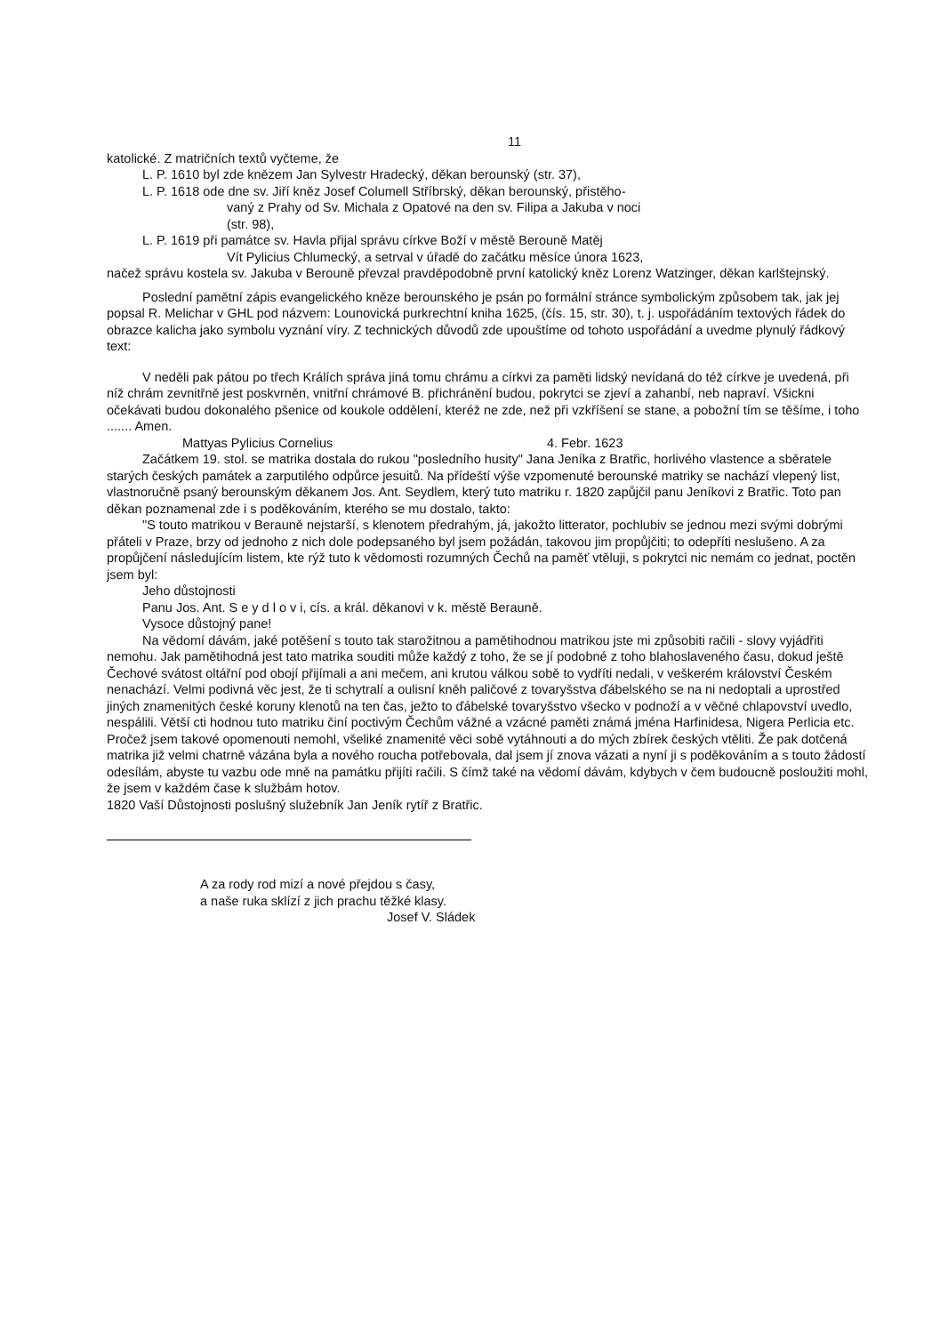11
katolické. Z matričních textů vyčteme, že
L. P. 1610 byl zde knězem Jan Sylvestr Hradecký, děkan berounský (str. 37),
L. P. 1618 ode dne sv. Jiří kněz Josef Columell Stříbrský, děkan berounský, přistěho-
vaný z Prahy od Sv. Michala z Opatové na den sv. Filipa a Jakuba v noci
(str. 98),
L. P. 1619 při památce sv. Havla přijal správu církve Boží v městě Berouně Matěj
Vít Pylicius Chlumecký, a setrval v úřadě do začátku měsíce února 1623,
načež správu kostela sv. Jakuba v Berouně převzal pravděpodobně první katolický kněz Lorenz Watzinger, děkan karlštejnský.
Poslední pamětní zápis evangelického kněze berounského je psán po formální stránce symbolickým způsobem tak, jak jej popsal R. Melichar v GHL pod názvem: Lounovická purkrechtní kniha 1625, (čís. 15, str. 30), t. j. uspořádáním textových řádek do obrazce kalicha jako symbolu vyznání víry. Z technických důvodů zde upouštíme od tohoto uspořádání a uvedme plynulý řádkový text:
V neděli pak pátou po třech Králích správa jiná tomu chrámu a církvi za paměti lidský nevídaná do též církve je uvedená, při níž chrám zevnitřně jest poskvrněn, vnitřní chrámové B. přichránění budou, pokrytci se zjeví a zahanbí, neb napraví. Všickni očekávati budou dokonalého pšenice od koukole oddělení, kteréž ne zde, než při vzkříšení se stane, a pobožní tím se těšíme, i toho ....... Amen.
Mattyas Pylicius Cornelius 4. Febr. 1623
Začátkem 19. stol. se matrika dostala do rukou "posledního husity" Jana Jeníka z Bratřic, horlivého vlastence a sběratele starých českých památek a zarputilého odpůrce jesuitů. Na přídeští výše vzpomenuté berounské matriky se nachází vlepený list, vlastnoručně psaný berounským děkanem Jos. Ant. Seydlem, který tuto matriku r. 1820 zapůjčil panu Jeníkovi z Bratřic. Toto pan děkan poznamenal zde i s poděkováním, kterého se mu dostalo, takto:
"S touto matrikou v Berauně nejstarší, s klenotem předrahým, já, jakožto litterator, pochlubiv se jednou mezi svými dobrými přáteli v Praze, brzy od jednoho z nich dole podepsaného byl jsem požádán, takovou jim propůjčiti; to odepříti neslušeno. A za propůjčení následujícím listem, kte rýž tuto k vědomosti rozumných Čechů na paměť vtěluji, s pokrytci nic nemám co jednat, poctěn jsem byl:
Jeho důstojnosti
Panu Jos. Ant. S e y d l o v i, cís. a král. děkanovi v k. městě Berauně.
Vysoce důstojný pane!
Na vědomí dávám, jaké potěšení s touto tak starožitnou a pamětihodnou matrikou jste mi způsobiti račili - slovy vyjádřiti nemohu. Jak pamětihodná jest tato matrika souditi může každý z toho, že se jí podobné z toho blahoslaveného času, dokud ještě Čechové svátost oltářní pod obojí přijímali a ani mečem, ani krutou válkou sobě to vydříti nedali, v veškerém království Českém nenachází. Velmi podivná věc jest, že ti schytralí a oulisní kněh paličové z tovaryšstva ďábelského se na ni nedoptali a uprostřed jiných znamenitých české koruny klenotů na ten čas, ježto to ďábelské tovaryšstvo všecko v podnoží a v věčné chlapovství uvedlo, nespálili. Větší cti hodnou tuto matriku činí poctivým Čechům vážné a vzácné paměti známá jména Harfinidesa, Nigera Perlicia etc. Pročež jsem takové opomenouti nemohl, všeliké znamenité věci sobě vytáhnouti a do mých zbírek českých vtěliti. Že pak dotčená matrika již velmi chatrně vázána byla a nového roucha potřebovala, dal jsem jí znova vázati a nyní ji s poděkováním a s touto žádostí odesílám, abyste tu vazbu ode mně na památku přijíti račili. S čímž také na vědomí dávám, kdybych v čem budoucně posloužiti mohl, že jsem v každém čase k službám hotov.
1820 Vaší Důstojnosti poslušný služebník Jan Jeník rytíř z Bratřic.
A za rody rod mizí a nové přejdou s časy,
a naše ruka sklízí z jich prachu těžké klasy.
Josef V. Sládek